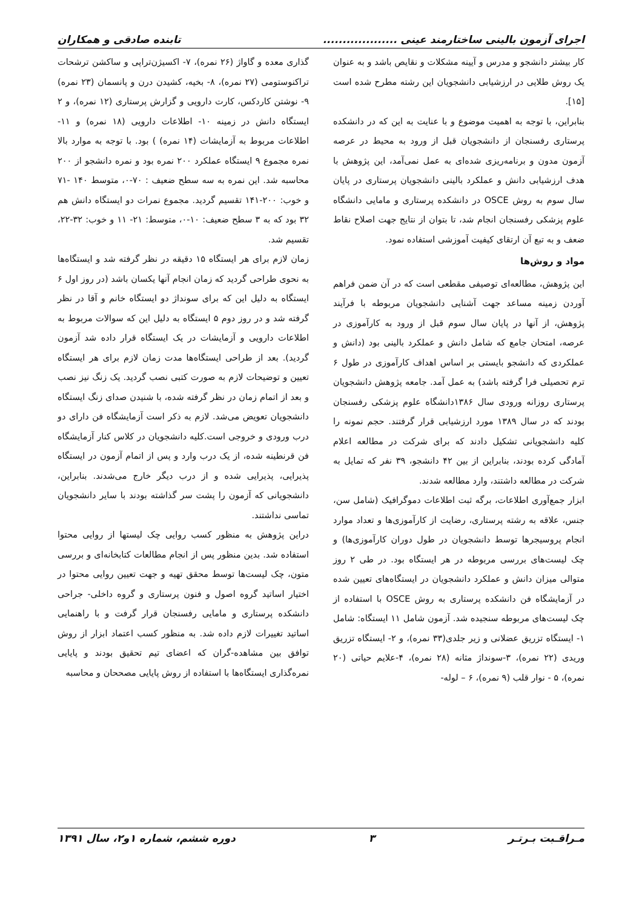اجرای آزمون بالینی ساختارمند عینی ................... تابنده صادقی و همکاران
کار بیشتر دانشجو و مدرس و آیینه مشکلات و نقایص باشد و به عنوان یک روش طلایی در ارزشیابی دانشجویان این رشته مطرح شده است [۱۵].
بنابراین، با توجه به اهمیت موضوع و با عنایت به این که در دانشکده پرستاری رفسنجان از دانشجویان قبل از ورود به محیط در عرصه آزمون مدون و برنامه‌ریزی شده‌ای به عمل نمی‌آمد، این پژوهش با هدف ارزشیابی دانش و عملکرد بالینی دانشجویان پرستاری در پایان سال سوم به روش OSCE در دانشکده پرستاری و مامایی دانشگاه علوم پزشکی رفسنجان انجام شد، تا بتوان از نتایج جهت اصلاح نقاط ضعف و به تبع آن ارتقای کیفیت آموزشی استفاده نمود.
مواد و روش‌ها
این پژوهش، مطالعه‌ای توصیفی مقطعی است که در آن ضمن فراهم آوردن زمینه مساعد جهت آشنایی دانشجویان مربوطه با فرآیند پژوهش، از آنها در پایان سال سوم قبل از ورود به کارآموزی در عرصه، امتحان جامع که شامل دانش و عملکرد بالینی بود (دانش و عملکردی که دانشجو بایستی بر اساس اهداف کارآموزی در طول ۶ ترم تحصیلی فرا گرفته باشد) به عمل آمد. جامعه پژوهش دانشجویان پرستاری روزانه ورودی سال ۱۳۸۶دانشگاه علوم پزشکی رفسنجان بودند که در سال ۱۳۸۹ مورد ارزشیابی قرار گرفتند. حجم نمونه را کلیه دانشجویانی تشکیل دادند که برای شرکت در مطالعه اعلام آمادگی کرده بودند، بنابراین از بین ۴۲ دانشجو، ۳۹ نفر که تمایل به شرکت در مطالعه داشتند، وارد مطالعه شدند.
ابزار جمع‌آوری اطلاعات، برگه ثبت اطلاعات دموگرافیک (شامل سن، جنس، علاقه به رشته پرستاری، رضایت از کارآموزی‌ها و تعداد موارد انجام پروسیجرها توسط دانشجویان در طول دوران کارآموزی‌ها) و چک لیست‌های بررسی مربوطه در هر ایستگاه بود. در طی ۲ روز متوالی میزان دانش و عملکرد دانشجویان در ایستگاه‌های تعیین شده در آزمایشگاه فن دانشکده پرستاری به روش OSCE با استفاده از چک لیست‌های مربوطه سنجیده شد. آزمون شامل ۱۱ ایستگاه: شامل ۱- ایستگاه تزریق عضلانی و زیر جلدی(۳۳ نمره)، و ۲- ایستگاه تزریق وریدی (۲۲ نمره)، ۳-سونداژ مثانه (۲۸ نمره)، ۴-علایم حیاتی (۲۰ نمره)، ۵ - نوار قلب (۹ نمره)، ۶ – لوله-
گذاری معده و گاواژ (۲۶ نمره)، ۷- اکسیژن‌تراپی و ساکشن ترشحات تراکنوستومی (۲۷ نمره)، ۸- بخیه، کشیدن درن و پانسمان (۲۳ نمره) ۹- نوشتن کاردکس، کارت دارویی و گزارش پرستاری (۱۲ نمره)، و ۲ ایستگاه دانش در زمینه ۱۰- اطلاعات دارویی (۱۸ نمره) و ۱۱- اطلاعات مربوط به آزمایشات (۱۴ نمره) ) بود. با توجه به موارد بالا نمره مجموع ۹ ایستگاه عملکرد ۲۰۰ نمره بود و نمره دانشجو از ۲۰۰ محاسبه شد. این نمره به سه سطح ضعیف : ۷۰-۰، متوسط ۱۴۰ -۷۱ و خوب: ۲۰۰-۱۴۱ تقسیم گردید. مجموع نمرات دو ایستگاه دانش هم ۳۲ بود که به ۳ سطح ضعیف: ۱۰-۰، متوسط: ۲۱- ۱۱ و خوب: ۳۲-۲۲، تقسیم شد.
زمان لازم برای هر ایستگاه ۱۵ دقیقه در نظر گرفته شد و ایستگاه‌ها به نحوی طراحی گردید که زمان انجام آنها یکسان باشد (در روز اول ۶ ایستگاه به دلیل این که برای سونداژ دو ایستگاه خانم و آقا در نظر گرفته شد و در روز دوم ۵ ایستگاه به دلیل این که سوالات مربوط به اطلاعات دارویی و آزمایشات در یک ایستگاه قرار داده شد آزمون گردید). بعد از طراحی ایستگاه‌ها مدت زمان لازم برای هر ایستگاه تعیین و توضیحات لازم به صورت کتبی نصب گردید. یک زنگ نیز نصب و بعد از اتمام زمان در نظر گرفته شده، با شنیدن صدای زنگ ایستگاه دانشجویان تعویض می‌شد. لازم به ذکر است آزمایشگاه فن دارای دو درب ورودی و خروجی است.کلیه دانشجویان در کلاس کنار آزمایشگاه فن قرنطینه شده، از یک درب وارد و پس از اتمام آزمون در ایستگاه پذیرایی، پذیرایی شده و از درب دیگر خارج می‌شدند. بنابراین، دانشجویانی که آزمون را پشت سر گذاشته بودند با سایر دانشجویان تماسی نداشتند.
دراین پژوهش به منظور کسب روایی چک لیستها از روایی محتوا استفاده شد. بدین منظور پس از انجام مطالعات کتابخانه‌ای و بررسی متون، چک لیست‌ها توسط محقق تهیه و جهت تعیین روایی محتوا در اختیار اساتید گروه اصول و فنون پرستاری و گروه داخلی- جراحی دانشکده پرستاری و مامایی رفسنجان قرار گرفت و با راهنمایی اساتید تغییرات لازم داده شد. به منظور کسب اعتماد ابزار از روش توافق بین مشاهده-گران که اعضای تیم تحقیق بودند و پایایی نمره‌گذاری ایستگاه‌ها با استفاده از روش پایایی مصححان و محاسبه
مـراقـبت بـرتـر ۳ دوره ششم، شماره ۱و۲، سال ۱۳۹۱